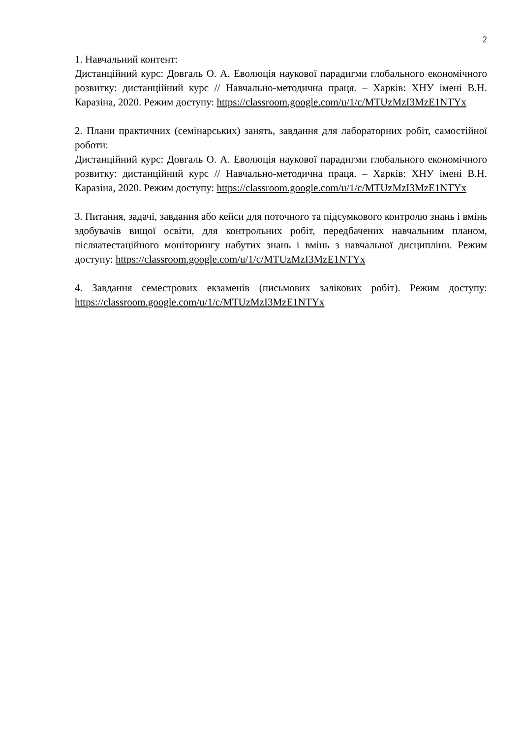2
1. Навчальний контент:
Дистанційний курс: Довгаль О. А. Еволюція наукової парадигми глобального економічного розвитку: дистанційний курс // Навчально-методична праця. – Харків: ХНУ імені В.Н. Каразіна, 2020. Режим доступу: https://classroom.google.com/u/1/c/MTUzMzI3MzE1NTYx
2. Плани практичних (семінарських) занять, завдання для лабораторних робіт, самостійної роботи:
Дистанційний курс: Довгаль О. А. Еволюція наукової парадигми глобального економічного розвитку: дистанційний курс // Навчально-методична праця. – Харків: ХНУ імені В.Н. Каразіна, 2020. Режим доступу: https://classroom.google.com/u/1/c/MTUzMzI3MzE1NTYx
3. Питання, задачі, завдання або кейси для поточного та підсумкового контролю знань і вмінь здобувачів вищої освіти, для контрольних робіт, передбачених навчальним планом, післяатестаційного моніторингу набутих знань і вмінь з навчальної дисципліни. Режим доступу: https://classroom.google.com/u/1/c/MTUzMzI3MzE1NTYx
4. Завдання семестрових екзаменів (письмових залікових робіт). Режим доступу: https://classroom.google.com/u/1/c/MTUzMzI3MzE1NTYx